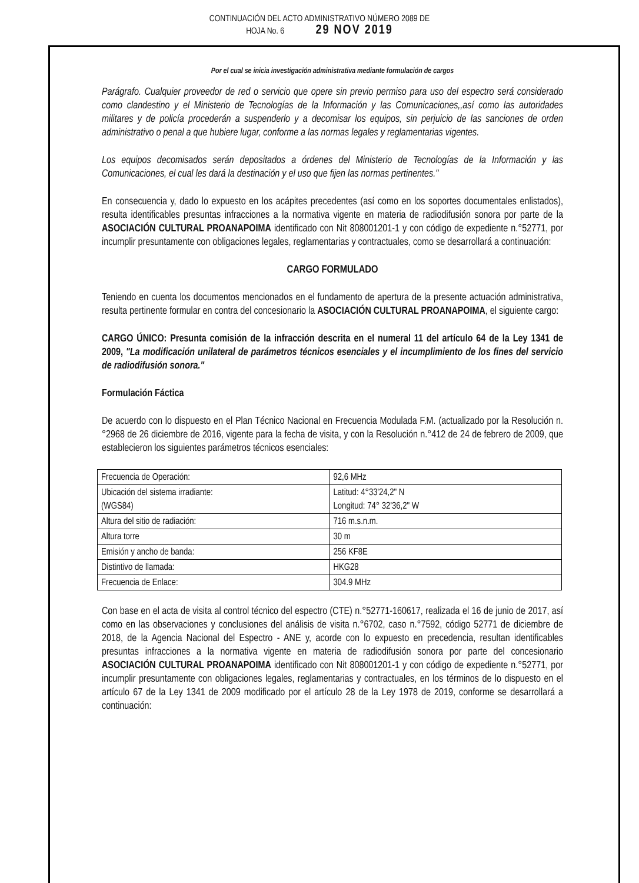CONTINUACIÓN DEL ACTO ADMINISTRATIVO NÚMERO 2089 DE
HOJA No. 6 29 NOV 2019
Por el cual se inicia investigación administrativa mediante formulación de cargos
Parágrafo. Cualquier proveedor de red o servicio que opere sin previo permiso para uso del espectro será considerado como clandestino y el Ministerio de Tecnologías de la Información y las Comunicaciones,,así como las autoridades militares y de policía procederán a suspenderlo y a decomisar los equipos, sin perjuicio de las sanciones de orden administrativo o penal a que hubiere lugar, conforme a las normas legales y reglamentarias vigentes.
Los equipos decomisados serán depositados a órdenes del Ministerio de Tecnologías de la Información y las Comunicaciones, el cual les dará la destinación y el uso que fijen las normas pertinentes."
En consecuencia y, dado lo expuesto en los acápites precedentes (así como en los soportes documentales enlistados), resulta identificables presuntas infracciones a la normativa vigente en materia de radiodifusión sonora por parte de la ASOCIACIÓN CULTURAL PROANAPOIMA identificado con Nit 808001201-1 y con código de expediente n.°52771, por incumplir presuntamente con obligaciones legales, reglamentarias y contractuales, como se desarrollará a continuación:
CARGO FORMULADO
Teniendo en cuenta los documentos mencionados en el fundamento de apertura de la presente actuación administrativa, resulta pertinente formular en contra del concesionario la ASOCIACIÓN CULTURAL PROANAPOIMA, el siguiente cargo:
CARGO ÚNICO: Presunta comisión de la infracción descrita en el numeral 11 del artículo 64 de la Ley 1341 de 2009, "La modificación unilateral de parámetros técnicos esenciales y el incumplimiento de los fines del servicio de radiodifusión sonora."
Formulación Fáctica
De acuerdo con lo dispuesto en el Plan Técnico Nacional en Frecuencia Modulada F.M. (actualizado por la Resolución n.°2968 de 26 diciembre de 2016, vigente para la fecha de visita, y con la Resolución n.°412 de 24 de febrero de 2009, que establecieron los siguientes parámetros técnicos esenciales:
| Frecuencia de Operación: | 92,6 MHz |
| Ubicación del sistema irradiante: (WGS84) | Latitud: 4°33'24,2" N Longitud: 74° 32'36,2" W |
| Altura del sitio de radiación: | 716 m.s.n.m. |
| Altura torre | 30 m |
| Emisión y ancho de banda: | 256 KF8E |
| Distintivo de llamada: | HKG28 |
| Frecuencia de Enlace: | 304.9 MHz |
Con base en el acta de visita al control técnico del espectro (CTE) n.°52771-160617, realizada el 16 de junio de 2017, así como en las observaciones y conclusiones del análisis de visita n.°6702, caso n.°7592, código 52771 de diciembre de 2018, de la Agencia Nacional del Espectro - ANE y, acorde con lo expuesto en precedencia, resultan identificables presuntas infracciones a la normativa vigente en materia de radiodifusión sonora por parte del concesionario ASOCIACIÓN CULTURAL PROANAPOIMA identificado con Nit 808001201-1 y con código de expediente n.°52771, por incumplir presuntamente con obligaciones legales, reglamentarias y contractuales, en los términos de lo dispuesto en el artículo 67 de la Ley 1341 de 2009 modificado por el artículo 28 de la Ley 1978 de 2019, conforme se desarrollará a continuación: